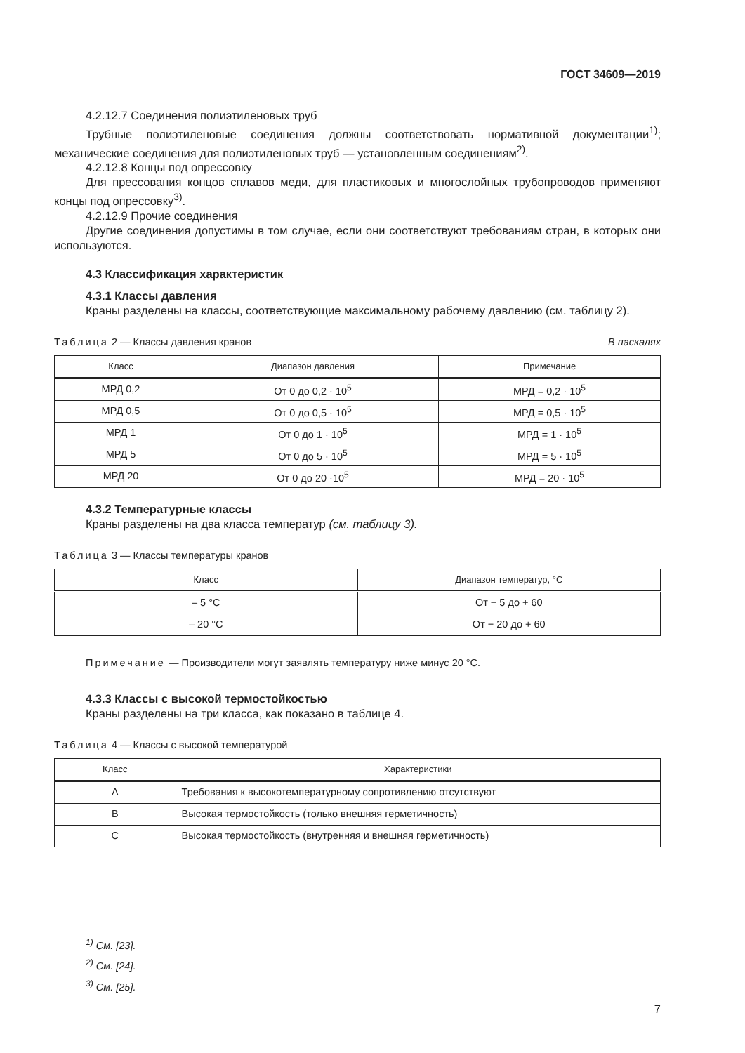ГОСТ 34609—2019
4.2.12.7 Соединения полиэтиленовых труб
Трубные полиэтиленовые соединения должны соответствовать нормативной документации<sup>1)</sup>; механические соединения для полиэтиленовых труб — установленным соединениям<sup>2)</sup>.
4.2.12.8 Концы под опрессовку
Для прессования концов сплавов меди, для пластиковых и многослойных трубопроводов применяют концы под опрессовку<sup>3)</sup>.
4.2.12.9 Прочие соединения
Другие соединения допустимы в том случае, если они соответствуют требованиям стран, в которых они используются.
4.3 Классификация характеристик
4.3.1 Классы давления
Краны разделены на классы, соответствующие максимальному рабочему давлению (см. таблицу 2).
Таблица 2 — Классы давления кранов В паскалях
| Класс | Диапазон давления | Примечание |
| --- | --- | --- |
| МРД 0,2 | От 0 до 0,2 · 10<sup>5</sup> | МРД = 0,2 · 10<sup>5</sup> |
| МРД 0,5 | От 0 до 0,5 · 10<sup>5</sup> | МРД = 0,5 · 10<sup>5</sup> |
| МРД 1 | От 0 до 1 · 10<sup>5</sup> | МРД = 1 · 10<sup>5</sup> |
| МРД 5 | От 0 до 5 · 10<sup>5</sup> | МРД = 5 · 10<sup>5</sup> |
| МРД 20 | От 0 до 20 ·10<sup>5</sup> | МРД = 20 · 10<sup>5</sup> |
4.3.2 Температурные классы
Краны разделены на два класса температур (см. таблицу 3).
Таблица 3 — Классы температуры кранов
| Класс | Диапазон температур, °С |
| --- | --- |
| – 5 °С | От − 5 до + 60 |
| – 20 °С | От − 20 до + 60 |
Примечание — Производители могут заявлять температуру ниже минус 20 °С.
4.3.3 Классы с высокой термостойкостью
Краны разделены на три класса, как показано в таблице 4.
Таблица 4 — Классы с высокой температурой
| Класс | Характеристики |
| --- | --- |
| А | Требования к высокотемпературному сопротивлению отсутствуют |
| В | Высокая термостойкость (только внешняя герметичность) |
| С | Высокая термостойкость (внутренняя и внешняя герметичность) |
<sup>1)</sup> См. [23].
<sup>2)</sup> См. [24].
<sup>3)</sup> См. [25].
7